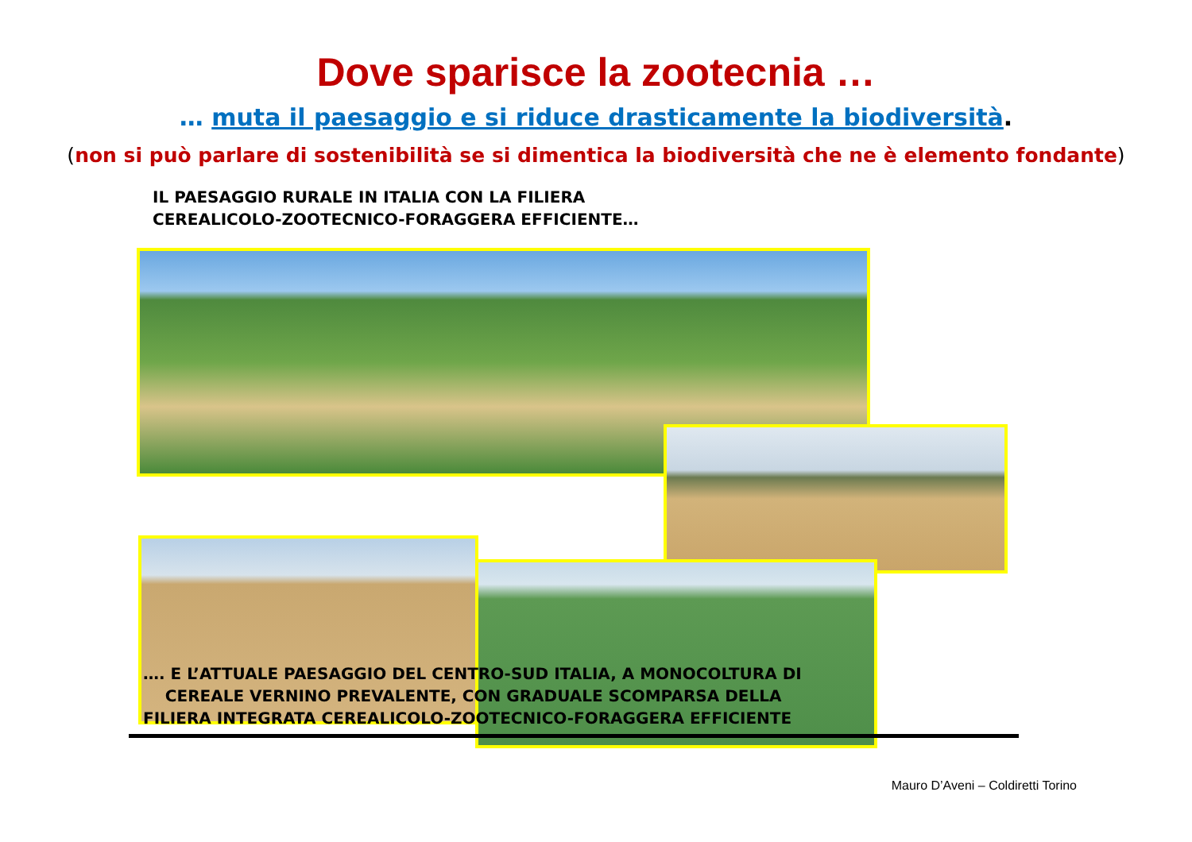Dove sparisce la zootecnia …
… muta il paesaggio e si riduce drasticamente la biodiversità.
(non si può parlare di sostenibilità se si dimentica la biodiversità che ne è elemento fondante)
IL PAESAGGIO RURALE IN ITALIA CON LA FILIERA
CEREALICOLO-ZOOTECNICO-FORAGGERA EFFICIENTE…
…. E L’ATTUALE PAESAGGIO DEL CENTRO-SUD ITALIA, A MONOCOLTURA DI
CEREALE VERNINO PREVALENTE, CON GRADUALE SCOMPARSA DELLA
FILIERA INTEGRATA CEREALICOLO-ZOOTECNICO-FORAGGERA EFFICIENTE
Mauro D’Aveni – Coldiretti Torino